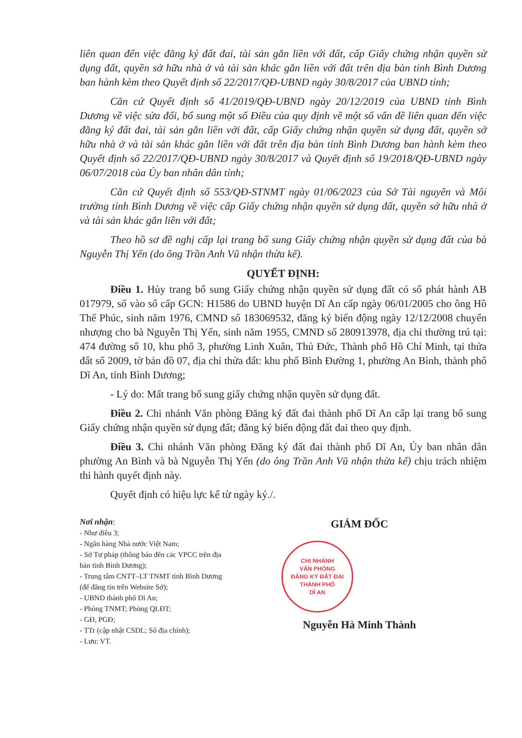liên quan đến việc đăng ký đất đai, tài sản gắn liền với đất, cấp Giấy chứng nhận quyền sử dụng đất, quyền sở hữu nhà ở và tài sản khác gắn liền với đất trên địa bàn tỉnh Bình Dương ban hành kèm theo Quyết định số 22/2017/QĐ-UBND ngày 30/8/2017 của UBND tỉnh;
Căn cứ Quyết định số 41/2019/QĐ-UBND ngày 20/12/2019 của UBND tỉnh Bình Dương về việc sửa đổi, bổ sung một số Điều của quy định về một số vấn đề liên quan đến việc đăng ký đất đai, tài sản gắn liền với đất, cấp Giấy chứng nhận quyền sử dụng đất, quyền sở hữu nhà ở và tài sản khác gắn liền với đất trên địa bàn tỉnh Bình Dương ban hành kèm theo Quyết định số 22/2017/QĐ-UBND ngày 30/8/2017 và Quyết định số 19/2018/QĐ-UBND ngày 06/07/2018 của Ủy ban nhân dân tỉnh;
Căn cứ Quyết định số 553/QĐ-STNMT ngày 01/06/2023 của Sở Tài nguyên và Môi trường tỉnh Bình Dương về việc cấp Giấy chứng nhận quyền sử dụng đất, quyền sở hữu nhà ở và tài sản khác gắn liền với đất;
Theo hồ sơ đề nghị cấp lại trang bổ sung Giấy chứng nhận quyền sử dụng đất của bà Nguyễn Thị Yến (do ông Trần Anh Vũ nhận thừa kế).
QUYẾT ĐỊNH:
Điều 1. Hủy trang bổ sung Giấy chứng nhận quyền sử dụng đất có số phát hành AB 017979, số vào sổ cấp GCN: H1586 do UBND huyện Dĩ An cấp ngày 06/01/2005 cho ông Hồ Thế Phúc, sinh năm 1976, CMND số 183069532, đăng ký biến động ngày 12/12/2008 chuyển nhượng cho bà Nguyễn Thị Yến, sinh năm 1955, CMND số 280913978, địa chỉ thường trú tại: 474 đường số 10, khu phố 3, phường Linh Xuân, Thủ Đức, Thành phố Hồ Chí Minh, tại thửa đất số 2009, tờ bản đồ 07, địa chỉ thửa đất: khu phố Bình Đường 1, phường An Bình, thành phố Dĩ An, tỉnh Bình Dương;
- Lý do: Mất trang bổ sung giấy chứng nhận quyền sử dụng đất.
Điều 2. Chi nhánh Văn phòng Đăng ký đất đai thành phố Dĩ An cấp lại trang bổ sung Giấy chứng nhận quyền sử dụng đất; đăng ký biến động đất đai theo quy định.
Điều 3. Chi nhánh Văn phòng Đăng ký đất đai thành phố Dĩ An, Ủy ban nhân dân phường An Bình và bà Nguyễn Thị Yến (do ông Trần Anh Vũ nhận thừa kế) chịu trách nhiệm thi hành quyết định này.
Quyết định có hiệu lực kể từ ngày ký./.
Nơi nhận:
- Như điều 3;
- Ngân hàng Nhà nước Việt Nam;
- Sở Tư pháp (thông báo đến các VPCC trên địa bàn tỉnh Bình Dương);
- Trung tâm CNTT–LT TNMT tỉnh Bình Dương (để đăng tin trên Website Sở);
- UBND thành phố Dĩ An;
- Phòng TNMT; Phòng QLĐT;
- GĐ, PGĐ;
- TTr (cập nhật CSDL; Sổ địa chính);
- Lưu: VT.
GIÁM ĐỐC
CHI NHÁNH
VĂN PHÒNG
ĐĂNG KÝ ĐẤT ĐAI
THÀNH PHỐ
DĨ AN
Nguyễn Hà Minh Thành